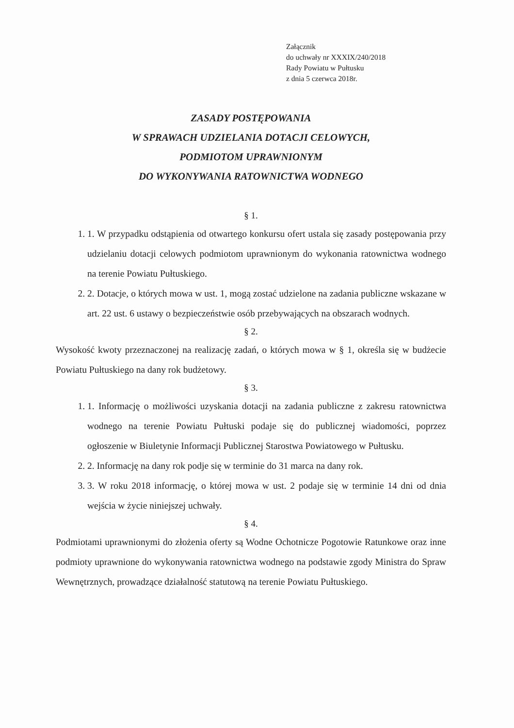Załącznik
do uchwały nr XXXIX/240/2018
Rady Powiatu w Pułtusku
z dnia 5 czerwca 2018r.
ZASADY POSTĘPOWANIA
W SPRAWACH UDZIELANIA DOTACJI CELOWYCH,
PODMIOTOM UPRAWNIONYM
DO WYKONYWANIA RATOWNICTWA WODNEGO
§ 1.
1. 1. W przypadku odstąpienia od otwartego konkursu ofert ustala się zasady postępowania przy udzielaniu dotacji celowych podmiotom uprawnionym do wykonania ratownictwa wodnego na terenie Powiatu Pułtuskiego.
2. 2. Dotacje, o których mowa w ust. 1, mogą zostać udzielone na zadania publiczne wskazane w art. 22 ust. 6 ustawy o bezpieczeństwie osób przebywających na obszarach wodnych.
§ 2.
Wysokość kwoty przeznaczonej na realizację zadań, o których mowa w § 1, określa się w budżecie Powiatu Pułtuskiego na dany rok budżetowy.
§ 3.
1. 1. Informację o możliwości uzyskania dotacji na zadania publiczne z zakresu ratownictwa wodnego na terenie Powiatu Pułtuski podaje się do publicznej wiadomości, poprzez ogłoszenie w Biuletynie Informacji Publicznej Starostwa Powiatowego w Pułtusku.
2. 2. Informację na dany rok podje się w terminie do 31 marca na dany rok.
3. 3. W roku 2018 informację, o której mowa w ust. 2 podaje się w terminie 14 dni od dnia wejścia w życie niniejszej uchwały.
§ 4.
Podmiotami uprawnionymi do złożenia oferty są Wodne Ochotnicze Pogotowie Ratunkowe oraz inne podmioty uprawnione do wykonywania ratownictwa wodnego na podstawie zgody Ministra do Spraw Wewnętrznych, prowadzące działalność statutową na terenie Powiatu Pułtuskiego.